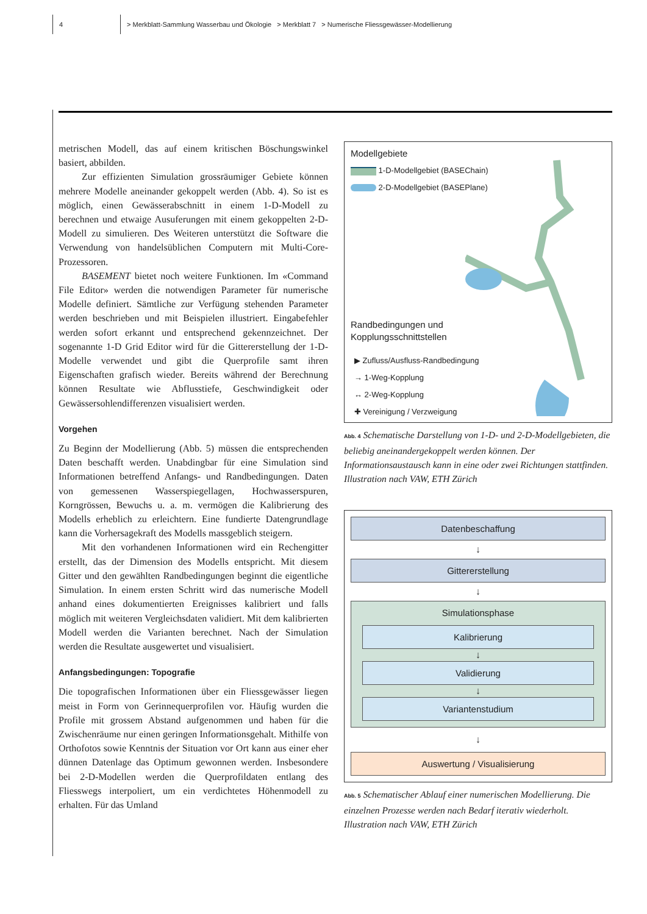4
> Merkblatt-Sammlung Wasserbau und Ökologie > Merkblatt 7 > Numerische Fliessgewässer-Modellierung
metrischen Modell, das auf einem kritischen Böschungswinkel basiert, abbilden.
Zur effizienten Simulation grossräumiger Gebiete können mehrere Modelle aneinander gekoppelt werden (Abb. 4). So ist es möglich, einen Gewässerabschnitt in einem 1-D-Modell zu berechnen und etwaige Ausuferungen mit einem gekoppelten 2-D-Modell zu simulieren. Des Weiteren unterstützt die Software die Verwendung von handelsüblichen Computern mit Multi-Core-Prozessoren.
BASEMENT bietet noch weitere Funktionen. Im «Command File Editor» werden die notwendigen Parameter für numerische Modelle definiert. Sämtliche zur Verfügung stehenden Parameter werden beschrieben und mit Beispielen illustriert. Eingabefehler werden sofort erkannt und entsprechend gekennzeichnet. Der sogenannte 1-D Grid Editor wird für die Gittererstellung der 1-D-Modelle verwendet und gibt die Querprofile samt ihren Eigenschaften grafisch wieder. Bereits während der Berechnung können Resultate wie Abflusstiefe, Geschwindigkeit oder Gewässersohlendifferenzen visualisiert werden.
Vorgehen
Zu Beginn der Modellierung (Abb. 5) müssen die entsprechenden Daten beschafft werden. Unabdingbar für eine Simulation sind Informationen betreffend Anfangs- und Randbedingungen. Daten von gemessenen Wasserspiegellagen, Hochwasserspuren, Korngrössen, Bewuchs u. a. m. vermögen die Kalibrierung des Modells erheblich zu erleichtern. Eine fundierte Datengrundlage kann die Vorhersagekraft des Modells massgeblich steigern.
Mit den vorhandenen Informationen wird ein Rechengitter erstellt, das der Dimension des Modells entspricht. Mit diesem Gitter und den gewählten Randbedingungen beginnt die eigentliche Simulation. In einem ersten Schritt wird das numerische Modell anhand eines dokumentierten Ereignisses kalibriert und falls möglich mit weiteren Vergleichsdaten validiert. Mit dem kalibrierten Modell werden die Varianten berechnet. Nach der Simulation werden die Resultate ausgewertet und visualisiert.
Anfangsbedingungen: Topografie
Die topografischen Informationen über ein Fliessgewässer liegen meist in Form von Gerinnequerprofilen vor. Häufig wurden die Profile mit grossem Abstand aufgenommen und haben für die Zwischenräume nur einen geringen Informationsgehalt. Mithilfe von Orthofotos sowie Kenntnis der Situation vor Ort kann aus einer eher dünnen Datenlage das Optimum gewonnen werden. Insbesondere bei 2-D-Modellen werden die Querprofildaten entlang des Fliesswegs interpoliert, um ein verdichtetes Höhenmodell zu erhalten. Für das Umland
Modellgebiete
1-D-Modellgebiet (BASEChain)
2-D-Modellgebiet (BASEPlane)
Randbedingungen und
Kopplungsschnittstellen
▶ Zufluss/Ausfluss-Randbedingung
→ 1-Weg-Kopplung
↔ 2-Weg-Kopplung
✚ Vereinigung / Verzweigung
Abb. 4 Schematische Darstellung von 1-D- und 2-D-Modellgebieten, die beliebig aneinandergekoppelt werden können. Der Informationsaustausch kann in eine oder zwei Richtungen stattfinden. Illustration nach VAW, ETH Zürich
Datenbeschaffung
↓
Gittererstellung
↓
Simulationsphase
Kalibrierung
↓
Validierung
↓
Variantenstudium
↓
Auswertung / Visualisierung
Abb. 5 Schematischer Ablauf einer numerischen Modellierung. Die einzelnen Prozesse werden nach Bedarf iterativ wiederholt. Illustration nach VAW, ETH Zürich